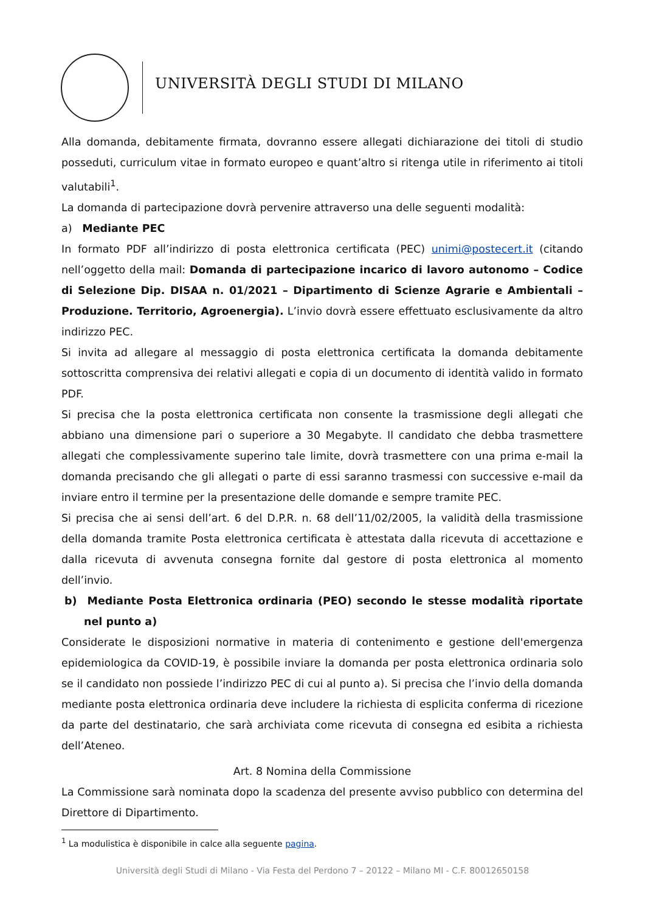UNIVERSITÀ DEGLI STUDI DI MILANO
Alla domanda, debitamente firmata, dovranno essere allegati dichiarazione dei titoli di studio posseduti, curriculum vitae in formato europeo e quant’altro si ritenga utile in riferimento ai titoli valutabili<sup>1</sup>.
La domanda di partecipazione dovrà pervenire attraverso una delle seguenti modalità:
a) Mediante PEC
In formato PDF all’indirizzo di posta elettronica certificata (PEC) unimi@postecert.it (citando nell’oggetto della mail: Domanda di partecipazione incarico di lavoro autonomo – Codice di Selezione Dip. DISAA n. 01/2021 – Dipartimento di Scienze Agrarie e Ambientali – Produzione. Territorio, Agroenergia). L’invio dovrà essere effettuato esclusivamente da altro indirizzo PEC.
Si invita ad allegare al messaggio di posta elettronica certificata la domanda debitamente sottoscritta comprensiva dei relativi allegati e copia di un documento di identità valido in formato PDF.
Si precisa che la posta elettronica certificata non consente la trasmissione degli allegati che abbiano una dimensione pari o superiore a 30 Megabyte. Il candidato che debba trasmettere allegati che complessivamente superino tale limite, dovrà trasmettere con una prima e-mail la domanda precisando che gli allegati o parte di essi saranno trasmessi con successive e-mail da inviare entro il termine per la presentazione delle domande e sempre tramite PEC.
Si precisa che ai sensi dell’art. 6 del D.P.R. n. 68 dell’11/02/2005, la validità della trasmissione della domanda tramite Posta elettronica certificata è attestata dalla ricevuta di accettazione e dalla ricevuta di avvenuta consegna fornite dal gestore di posta elettronica al momento dell’invio.
b) Mediante Posta Elettronica ordinaria (PEO) secondo le stesse modalità riportate nel punto a)
Considerate le disposizioni normative in materia di contenimento e gestione dell'emergenza epidemiologica da COVID-19, è possibile inviare la domanda per posta elettronica ordinaria solo se il candidato non possiede l’indirizzo PEC di cui al punto a). Si precisa che l’invio della domanda mediante posta elettronica ordinaria deve includere la richiesta di esplicita conferma di ricezione da parte del destinatario, che sarà archiviata come ricevuta di consegna ed esibita a richiesta dell’Ateneo.
Art. 8 Nomina della Commissione
La Commissione sarà nominata dopo la scadenza del presente avviso pubblico con determina del Direttore di Dipartimento.
<sup>1</sup> La modulistica è disponibile in calce alla seguente pagina.
Università degli Studi di Milano - Via Festa del Perdono 7 – 20122 – Milano MI - C.F. 80012650158